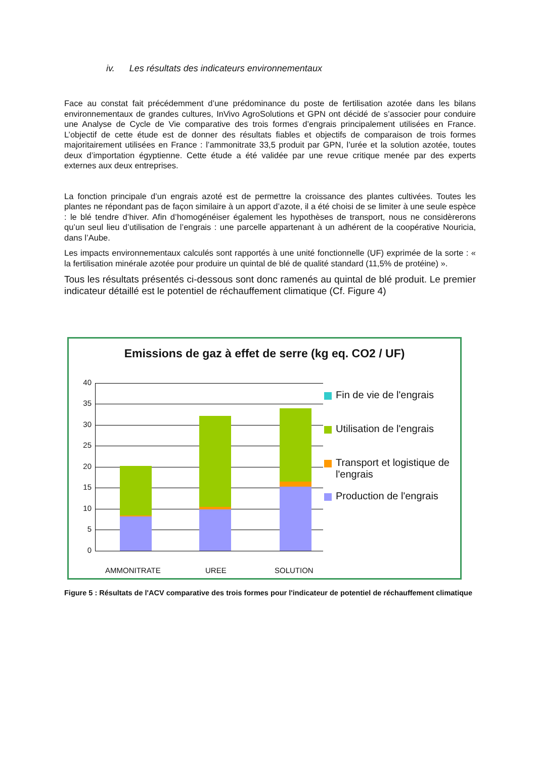iv. Les résultats des indicateurs environnementaux
Face au constat fait précédemment d’une prédominance du poste de fertilisation azotée dans les bilans environnementaux de grandes cultures, InVivo AgroSolutions et GPN ont décidé de s’associer pour conduire une Analyse de Cycle de Vie comparative des trois formes d’engrais principalement utilisées en France. L’objectif de cette étude est de donner des résultats fiables et objectifs de comparaison de trois formes majoritairement utilisées en France : l’ammonitrate 33,5 produit par GPN, l’urée et la solution azotée, toutes deux d’importation égyptienne. Cette étude a été validée par une revue critique menée par des experts externes aux deux entreprises.
La fonction principale d’un engrais azoté est de permettre la croissance des plantes cultivées. Toutes les plantes ne répondant pas de façon similaire à un apport d’azote, il a été choisi de se limiter à une seule espèce : le blé tendre d’hiver. Afin d’homogénéiser également les hypothèses de transport, nous ne considèrerons qu’un seul lieu d’utilisation de l’engrais : une parcelle appartenant à un adhérent de la coopérative Nouricia, dans l’Aube.
Les impacts environnementaux calculés sont rapportés à une unité fonctionnelle (UF) exprimée de la sorte : « la fertilisation minérale azotée pour produire un quintal de blé de qualité standard (11,5% de protéine) ».
Tous les résultats présentés ci-dessous sont donc ramenés au quintal de blé produit. Le premier indicateur détaillé est le potentiel de réchauffement climatique (Cf. Figure 4)
Emissions de gaz à effet de serre (kg eq. CO2 / UF)
40
35
30
25
20
15
10
5
0
AMMONITRATE UREE SOLUTION
Fin de vie de l'engrais
Utilisation de l'engrais
Transport et logistique de l'engrais
Production de l'engrais
Figure 5 : Résultats de l'ACV comparative des trois formes pour l'indicateur de potentiel de réchauffement climatique